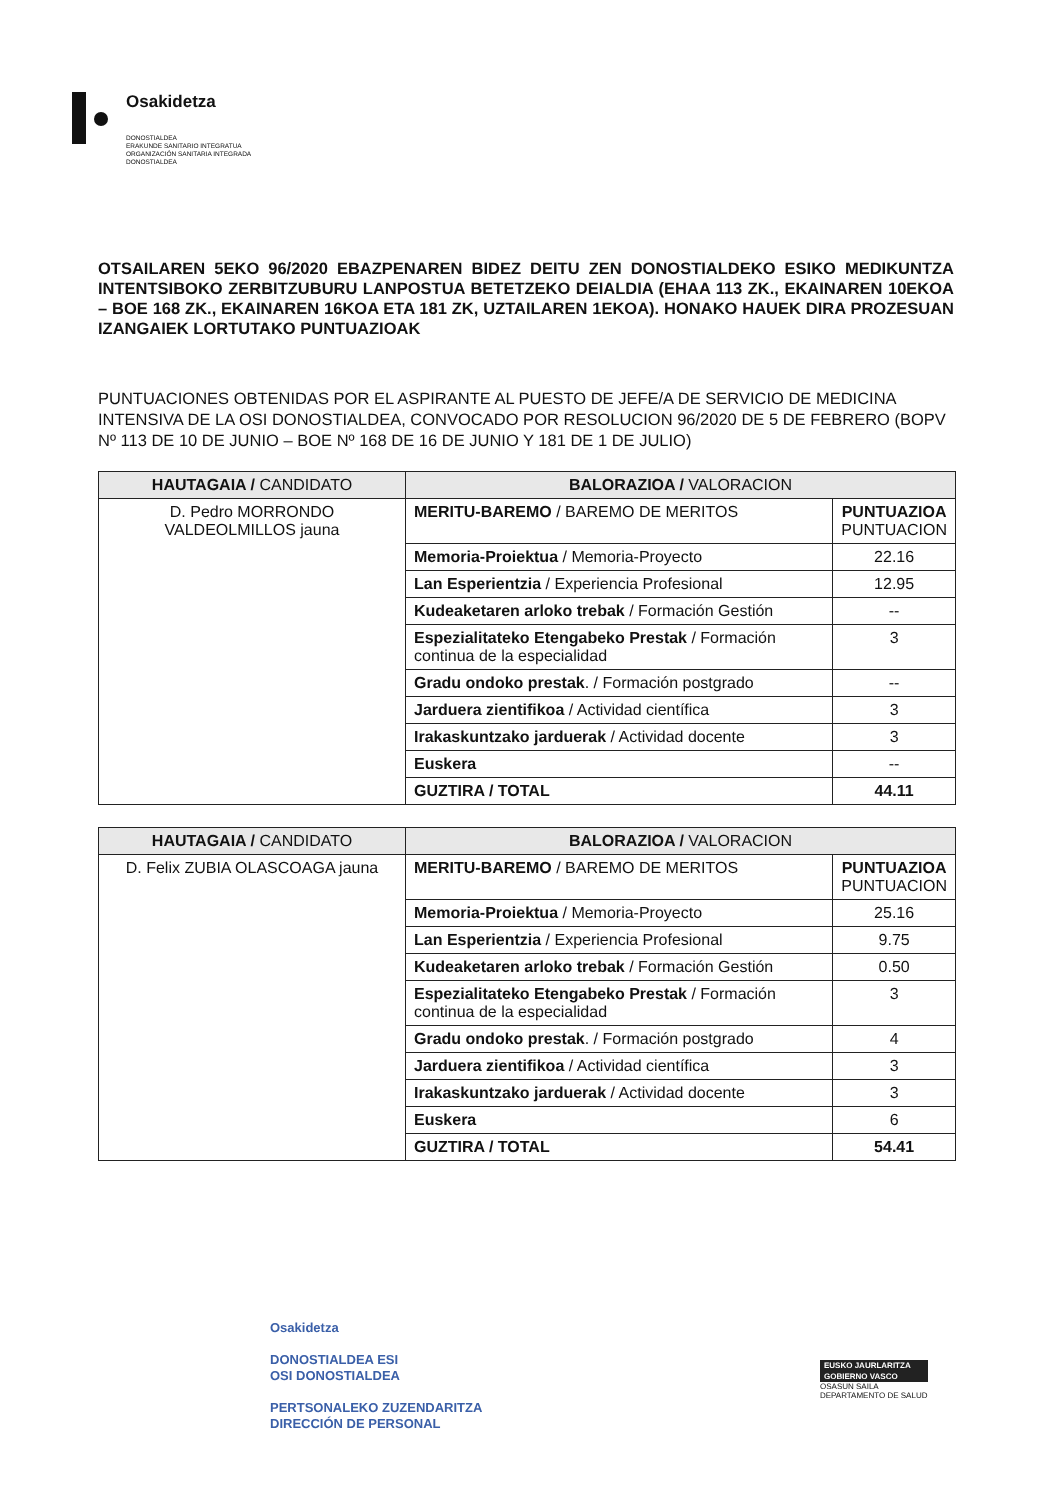Osakidetza
DONOSTIALDEA
ERAKUNDE SANITARIO INTEGRATUA
ORGANIZACIÓN SANITARIA INTEGRADA
DONOSTIALDEA
OTSAILAREN 5EKO 96/2020 EBAZPENAREN BIDEZ DEITU ZEN DONOSTIALDEKO ESIKO MEDIKUNTZA INTENTSIBOKO ZERBITZUBURU LANPOSTUA BETETZEKO DEIALDIA (EHAA 113 ZK., EKAINAREN 10EKOA – BOE 168 ZK., EKAINAREN 16KOA ETA 181 ZK, UZTAILAREN 1EKOA). HONAKO HAUEK DIRA PROZESUAN IZANGAIEK LORTUTAKO PUNTUAZIOAK
PUNTUACIONES OBTENIDAS POR EL ASPIRANTE AL PUESTO DE JEFE/A DE SERVICIO DE MEDICINA INTENSIVA DE LA OSI DONOSTIALDEA, CONVOCADO POR RESOLUCION 96/2020 DE 5 DE FEBRERO (BOPV Nº 113 DE 10 DE JUNIO – BOE Nº 168 DE 16 DE JUNIO Y 181 DE 1 DE JULIO)
| HAUTAGAIA / CANDIDATO | BALORAZIOA / VALORACION | |
| --- | --- | --- |
| D. Pedro MORRONDO VALDEOLMILLOS jauna | MERITU-BAREMO / BAREMO DE MERITOS | PUNTUAZIOA PUNTUACION |
| | Memoria-Proiektua / Memoria-Proyecto | 22.16 |
| | Lan Esperientzia / Experiencia Profesional | 12.95 |
| | Kudeaketaren arloko trebak / Formación Gestión | -- |
| | Espezialitateko Etengabeko Prestak / Formación continua de la especialidad | 3 |
| | Gradu ondoko prestak . / Formación postgrado | -- |
| | Jarduera zientifikoa / Actividad científica | 3 |
| | Irakaskuntzako jarduerak / Actividad docente | 3 |
| | Euskera | -- |
| | GUZTIRA / TOTAL | 44.11 |
| HAUTAGAIA / CANDIDATO | BALORAZIOA / VALORACION | |
| --- | --- | --- |
| D. Felix ZUBIA OLASCOAGA jauna | MERITU-BAREMO / BAREMO DE MERITOS | PUNTUAZIOA PUNTUACION |
| | Memoria-Proiektua / Memoria-Proyecto | 25.16 |
| | Lan Esperientzia / Experiencia Profesional | 9.75 |
| | Kudeaketaren arloko trebak / Formación Gestión | 0.50 |
| | Espezialitateko Etengabeko Prestak / Formación continua de la especialidad | 3 |
| | Gradu ondoko prestak . / Formación postgrado | 4 |
| | Jarduera zientifikoa / Actividad científica | 3 |
| | Irakaskuntzako jarduerak / Actividad docente | 3 |
| | Euskera | 6 |
| | GUZTIRA / TOTAL | 54.41 |
Osakidetza
DONOSTIALDEA ESI
OSI DONOSTIALDEA
PERTSONALEKO ZUZENDARITZA
DIRECCIÓN DE PERSONAL
EUSKO JAURLARITZA
GOBIERNO VASCO
OSASUN SAILA
DEPARTAMENTO DE SALUD